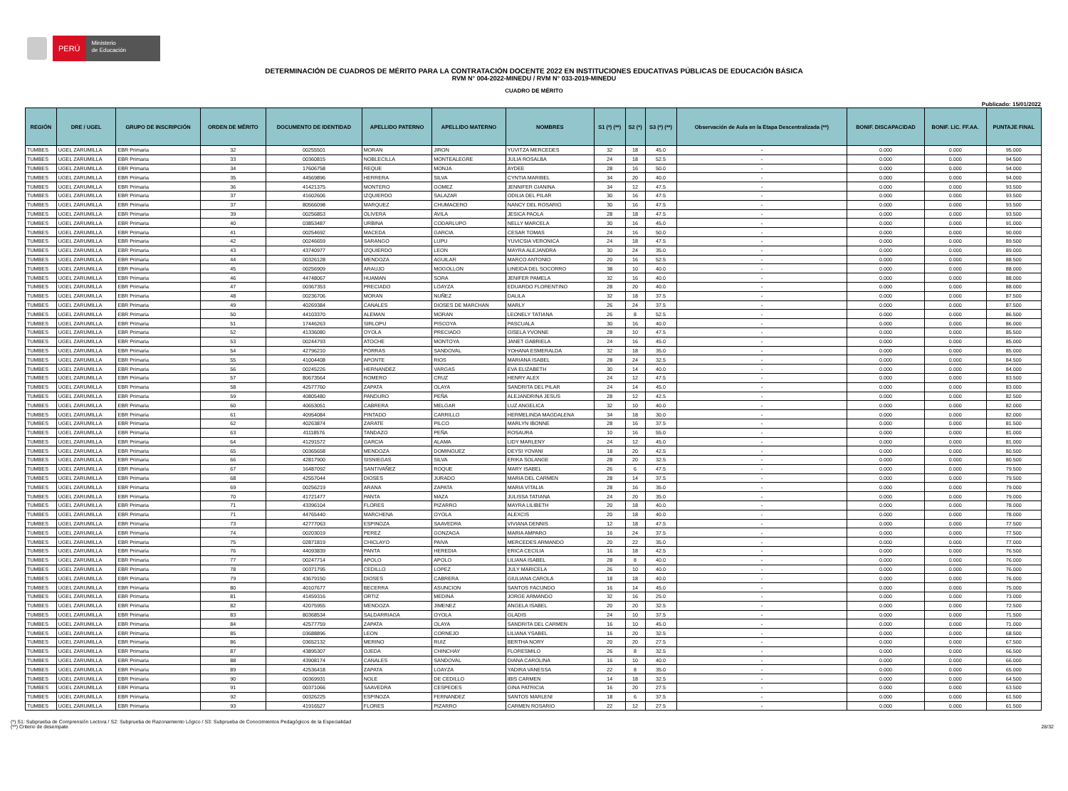PERÚ
Ministerio
de Educación
DETERMINACIÓN DE CUADROS DE MÉRITO PARA LA CONTRATACIÓN DOCENTE 2022 EN INSTITUCIONES EDUCATIVAS PÚBLICAS DE EDUCACIÓN BÁSICA
RVM N° 004-2022-MINEDU / RVM N° 033-2019-MINEDU
CUADRO DE MÉRITO
Publicado: 15/01/2022
| REGIÓN | DRE / UGEL | GRUPO DE INSCRIPCIÓN | ORDEN DE MÉRITO | DOCUMENTO DE IDENTIDAD | APELLIDO PATERNO | APELLIDO MATERNO | NOMBRES | S1 (*) (**) | S2 (*) | S3 (*) (**) | Observación de Aula en la Etapa Descentralizada (**) | BONIF. DISCAPACIDAD | BONIF. LIC. FF.AA. | PUNTAJE FINAL |
| --- | --- | --- | --- | --- | --- | --- | --- | --- | --- | --- | --- | --- | --- | --- |
| TUMBES | UGEL ZARUMILLA | EBR Primaria | 32 | 00255501 | MORAN | JIRON | YUVITZA MERCEDES | 32 | 18 | 45.0 | - | 0.000 | 0.000 | 95.000 |
| TUMBES | UGEL ZARUMILLA | EBR Primaria | 33 | 00360815 | NOBLECILLA | MONTEALEGRE | JULIA ROSALBA | 24 | 18 | 52.5 | - | 0.000 | 0.000 | 94.500 |
| TUMBES | UGEL ZARUMILLA | EBR Primaria | 34 | 17606758 | REQUE | MONJA | AYDEE | 28 | 16 | 50.0 | - | 0.000 | 0.000 | 94.000 |
| TUMBES | UGEL ZARUMILLA | EBR Primaria | 35 | 44569896 | HERRERA | SILVA | CYNTIA MARIBEL | 34 | 20 | 40.0 | - | 0.000 | 0.000 | 94.000 |
| TUMBES | UGEL ZARUMILLA | EBR Primaria | 36 | 41421375 | MONTERO | GOMEZ | JENNIFER GIANINA | 34 | 12 | 47.5 | - | 0.000 | 0.000 | 93.500 |
| TUMBES | UGEL ZARUMILLA | EBR Primaria | 37 | 41602606 | IZQUIERDO | SALAZAR | ODILIA DEL PILAR | 30 | 16 | 47.5 | - | 0.000 | 0.000 | 93.500 |
| TUMBES | UGEL ZARUMILLA | EBR Primaria | 37 | 80566098 | MARQUEZ | CHUMACERO | NANCY DEL ROSARIO | 30 | 16 | 47.5 | - | 0.000 | 0.000 | 93.500 |
| TUMBES | UGEL ZARUMILLA | EBR Primaria | 39 | 00256853 | OLIVERA | AVILA | JESICA PAOLA | 28 | 18 | 47.5 | - | 0.000 | 0.000 | 93.500 |
| TUMBES | UGEL ZARUMILLA | EBR Primaria | 40 | 03853487 | URBINA | CODARLUPO | NELLY MARCELA | 30 | 16 | 45.0 | - | 0.000 | 0.000 | 91.000 |
| TUMBES | UGEL ZARUMILLA | EBR Primaria | 41 | 00254692 | MACEDA | GARCIA | CESAR TOMAS | 24 | 16 | 50.0 | - | 0.000 | 0.000 | 90.000 |
| TUMBES | UGEL ZARUMILLA | EBR Primaria | 42 | 00246659 | SARANGO | LUPU | YUVICSIA VERONICA | 24 | 18 | 47.5 | - | 0.000 | 0.000 | 89.500 |
| TUMBES | UGEL ZARUMILLA | EBR Primaria | 43 | 43740977 | IZQUIERDO | LEON | MAYRA ALEJANDRA | 30 | 24 | 35.0 | - | 0.000 | 0.000 | 89.000 |
| TUMBES | UGEL ZARUMILLA | EBR Primaria | 44 | 00326128 | MENDOZA | AGUILAR | MARCO ANTONIO | 20 | 16 | 52.5 | - | 0.000 | 0.000 | 88.500 |
| TUMBES | UGEL ZARUMILLA | EBR Primaria | 45 | 00256909 | ARAUJO | MOGOLLON | LINEIDA DEL SOCORRO | 38 | 10 | 40.0 | - | 0.000 | 0.000 | 88.000 |
| TUMBES | UGEL ZARUMILLA | EBR Primaria | 46 | 44748067 | HUAMAN | SORA | JENIFER PAMELA | 32 | 16 | 40.0 | - | 0.000 | 0.000 | 88.000 |
| TUMBES | UGEL ZARUMILLA | EBR Primaria | 47 | 00367353 | PRECIADO | LOAYZA | EDUARDO FLORENTINO | 28 | 20 | 40.0 | - | 0.000 | 0.000 | 88.000 |
| TUMBES | UGEL ZARUMILLA | EBR Primaria | 48 | 00236706 | MORAN | NUÑEZ | DALILA | 32 | 18 | 37.5 | - | 0.000 | 0.000 | 87.500 |
| TUMBES | UGEL ZARUMILLA | EBR Primaria | 49 | 40269384 | CANALES | DIOSES DE MARCHAN | MARLY | 26 | 24 | 37.5 | - | 0.000 | 0.000 | 87.500 |
| TUMBES | UGEL ZARUMILLA | EBR Primaria | 50 | 44103370 | ALEMAN | MORAN | LEONELY TATIANA | 26 | 8 | 52.5 | - | 0.000 | 0.000 | 86.500 |
| TUMBES | UGEL ZARUMILLA | EBR Primaria | 51 | 17446263 | SIRLOPU | PISCOYA | PASCUALA | 30 | 16 | 40.0 | - | 0.000 | 0.000 | 86.000 |
| TUMBES | UGEL ZARUMILLA | EBR Primaria | 52 | 41336080 | OYOLA | PRECIADO | GISELA YVONNE | 28 | 10 | 47.5 | - | 0.000 | 0.000 | 85.500 |
| TUMBES | UGEL ZARUMILLA | EBR Primaria | 53 | 00244793 | ATOCHE | MONTOYA | JANET GABRIELA | 24 | 16 | 45.0 | - | 0.000 | 0.000 | 85.000 |
| TUMBES | UGEL ZARUMILLA | EBR Primaria | 54 | 42796210 | PORRAS | SANDOVAL | YOHANA ESMERALDA | 32 | 18 | 35.0 | - | 0.000 | 0.000 | 85.000 |
| TUMBES | UGEL ZARUMILLA | EBR Primaria | 55 | 41004408 | APONTE | RIOS | MARIANA ISABEL | 28 | 24 | 32.5 | - | 0.000 | 0.000 | 84.500 |
| TUMBES | UGEL ZARUMILLA | EBR Primaria | 56 | 00245226 | HERNANDEZ | VARGAS | EVA ELIZABETH | 30 | 14 | 40.0 | - | 0.000 | 0.000 | 84.000 |
| TUMBES | UGEL ZARUMILLA | EBR Primaria | 57 | 80673564 | ROMERO | CRUZ | HENRY ALEX | 24 | 12 | 47.5 | - | 0.000 | 0.000 | 83.500 |
| TUMBES | UGEL ZARUMILLA | EBR Primaria | 58 | 42577760 | ZAPATA | OLAYA | SANDRITA DEL PILAR | 24 | 14 | 45.0 | - | 0.000 | 0.000 | 83.000 |
| TUMBES | UGEL ZARUMILLA | EBR Primaria | 59 | 40805480 | PANDURO | PEÑA | ALEJANDRINA JESUS | 28 | 12 | 42.5 | - | 0.000 | 0.000 | 82.500 |
| TUMBES | UGEL ZARUMILLA | EBR Primaria | 60 | 40653051 | CABRERA | MELGAR | LUZ ANGELICA | 32 | 10 | 40.0 | - | 0.000 | 0.000 | 82.000 |
| TUMBES | UGEL ZARUMILLA | EBR Primaria | 61 | 40954084 | PINTADO | CARRILLO | HERMELINDA MAGDALENA | 34 | 18 | 30.0 | - | 0.000 | 0.000 | 82.000 |
| TUMBES | UGEL ZARUMILLA | EBR Primaria | 62 | 40263874 | ZARATE | PILCO | MARLYN IBONNE | 28 | 16 | 37.5 | - | 0.000 | 0.000 | 81.500 |
| TUMBES | UGEL ZARUMILLA | EBR Primaria | 63 | 41118576 | TANDAZO | PEÑA | ROSAURA | 10 | 16 | 55.0 | - | 0.000 | 0.000 | 81.000 |
| TUMBES | UGEL ZARUMILLA | EBR Primaria | 64 | 41291572 | GARCIA | ALAMA | LIDY MARLENY | 24 | 12 | 45.0 | - | 0.000 | 0.000 | 81.000 |
| TUMBES | UGEL ZARUMILLA | EBR Primaria | 65 | 00365658 | MENDOZA | DOMINGUEZ | DEYSI YOVANI | 18 | 20 | 42.5 | - | 0.000 | 0.000 | 80.500 |
| TUMBES | UGEL ZARUMILLA | EBR Primaria | 66 | 42817900 | SISNIEGAS | SILVA | ERIKA SOLANGE | 28 | 20 | 32.5 | - | 0.000 | 0.000 | 80.500 |
| TUMBES | UGEL ZARUMILLA | EBR Primaria | 67 | 16487092 | SANTIVAÑEZ | ROQUE | MARY ISABEL | 26 | 6 | 47.5 | - | 0.000 | 0.000 | 79.500 |
| TUMBES | UGEL ZARUMILLA | EBR Primaria | 68 | 42557044 | DIOSES | JURADO | MARIA DEL CARMEN | 28 | 14 | 37.5 | - | 0.000 | 0.000 | 79.500 |
| TUMBES | UGEL ZARUMILLA | EBR Primaria | 69 | 00256219 | ARANA | ZAPATA | MARIA VITALIA | 28 | 16 | 35.0 | - | 0.000 | 0.000 | 79.000 |
| TUMBES | UGEL ZARUMILLA | EBR Primaria | 70 | 41721477 | PANTA | MAZA | JULISSA TATIANA | 24 | 20 | 35.0 | - | 0.000 | 0.000 | 79.000 |
| TUMBES | UGEL ZARUMILLA | EBR Primaria | 71 | 43396104 | FLORES | PIZARRO | MAYRA LILIBETH | 20 | 18 | 40.0 | - | 0.000 | 0.000 | 78.000 |
| TUMBES | UGEL ZARUMILLA | EBR Primaria | 71 | 44765440 | MARCHENA | OYOLA | ALEXCIS | 20 | 18 | 40.0 | - | 0.000 | 0.000 | 78.000 |
| TUMBES | UGEL ZARUMILLA | EBR Primaria | 73 | 42777063 | ESPINOZA | SAAVEDRA | VIVIANA DENNIS | 12 | 18 | 47.5 | - | 0.000 | 0.000 | 77.500 |
| TUMBES | UGEL ZARUMILLA | EBR Primaria | 74 | 00203019 | PEREZ | GONZAGA | MARIA AMPARO | 16 | 24 | 37.5 | - | 0.000 | 0.000 | 77.500 |
| TUMBES | UGEL ZARUMILLA | EBR Primaria | 75 | 02871819 | CHICLAYO | PAIVA | MERCEDES ARMANDO | 20 | 22 | 35.0 | - | 0.000 | 0.000 | 77.000 |
| TUMBES | UGEL ZARUMILLA | EBR Primaria | 76 | 44093839 | PANTA | HEREDIA | ERICA CECILIA | 16 | 18 | 42.5 | - | 0.000 | 0.000 | 76.500 |
| TUMBES | UGEL ZARUMILLA | EBR Primaria | 77 | 00247714 | APOLO | APOLO | LILIANA ISABEL | 28 | 8 | 40.0 | - | 0.000 | 0.000 | 76.000 |
| TUMBES | UGEL ZARUMILLA | EBR Primaria | 78 | 00371795 | CEDILLO | LOPEZ | JULY MARICELA | 26 | 10 | 40.0 | - | 0.000 | 0.000 | 76.000 |
| TUMBES | UGEL ZARUMILLA | EBR Primaria | 79 | 43679150 | DIOSES | CABRERA | GIULIANA CAROLA | 18 | 18 | 40.0 | - | 0.000 | 0.000 | 76.000 |
| TUMBES | UGEL ZARUMILLA | EBR Primaria | 80 | 40107677 | BECERRA | ASUNCION | SANTOS FACUNDO | 16 | 14 | 45.0 | - | 0.000 | 0.000 | 75.000 |
| TUMBES | UGEL ZARUMILLA | EBR Primaria | 81 | 41459316 | ORTIZ | MEDINA | JORGE ARMANDO | 32 | 16 | 25.0 | - | 0.000 | 0.000 | 73.000 |
| TUMBES | UGEL ZARUMILLA | EBR Primaria | 82 | 42075955 | MENDOZA | JIMENEZ | ANGELA ISABEL | 20 | 20 | 32.5 | - | 0.000 | 0.000 | 72.500 |
| TUMBES | UGEL ZARUMILLA | EBR Primaria | 83 | 80368534 | SALDARRIAGA | OYOLA | GLADIS | 24 | 10 | 37.5 | - | 0.000 | 0.000 | 71.500 |
| TUMBES | UGEL ZARUMILLA | EBR Primaria | 84 | 42577759 | ZAPATA | OLAYA | SANDRITA DEL CARMEN | 16 | 10 | 45.0 | - | 0.000 | 0.000 | 71.000 |
| TUMBES | UGEL ZARUMILLA | EBR Primaria | 85 | 03688896 | LEON | CORNEJO | LILIANA YSABEL | 16 | 20 | 32.5 | - | 0.000 | 0.000 | 68.500 |
| TUMBES | UGEL ZARUMILLA | EBR Primaria | 86 | 03652132 | MERINO | RUIZ | BERTHA NORY | 20 | 20 | 27.5 | - | 0.000 | 0.000 | 67.500 |
| TUMBES | UGEL ZARUMILLA | EBR Primaria | 87 | 43895307 | OJEDA | CHINCHAY | FLORESMILO | 26 | 8 | 32.5 | - | 0.000 | 0.000 | 66.500 |
| TUMBES | UGEL ZARUMILLA | EBR Primaria | 88 | 43908174 | CANALES | SANDOVAL | DIANA CAROLINA | 16 | 10 | 40.0 | - | 0.000 | 0.000 | 66.000 |
| TUMBES | UGEL ZARUMILLA | EBR Primaria | 89 | 42536418 | ZAPATA | LOAYZA | YADIRA VANESSA | 22 | 8 | 35.0 | - | 0.000 | 0.000 | 65.000 |
| TUMBES | UGEL ZARUMILLA | EBR Primaria | 90 | 00369931 | NOLE | DE CEDILLO | IBIS CARMEN | 14 | 18 | 32.5 | - | 0.000 | 0.000 | 64.500 |
| TUMBES | UGEL ZARUMILLA | EBR Primaria | 91 | 00371066 | SAAVEDRA | CESPEDES | GINA PATRICIA | 16 | 20 | 27.5 | - | 0.000 | 0.000 | 63.500 |
| TUMBES | UGEL ZARUMILLA | EBR Primaria | 92 | 00326225 | ESPINOZA | FERNANDEZ | SANTOS MARLENI | 18 | 6 | 37.5 | - | 0.000 | 0.000 | 61.500 |
| TUMBES | UGEL ZARUMILLA | EBR Primaria | 93 | 41916527 | FLORES | PIZARRO | CARMEN ROSARIO | 22 | 12 | 27.5 | - | 0.000 | 0.000 | 61.500 |
(*) S1: Subprueba de Comprensión Lectora / S2: Subprueba de Razonamiento Lógico / S3: Subprueba de Conocimientos Pedagógicos de la Especialidad
(**) Criterio de desempate 28/32